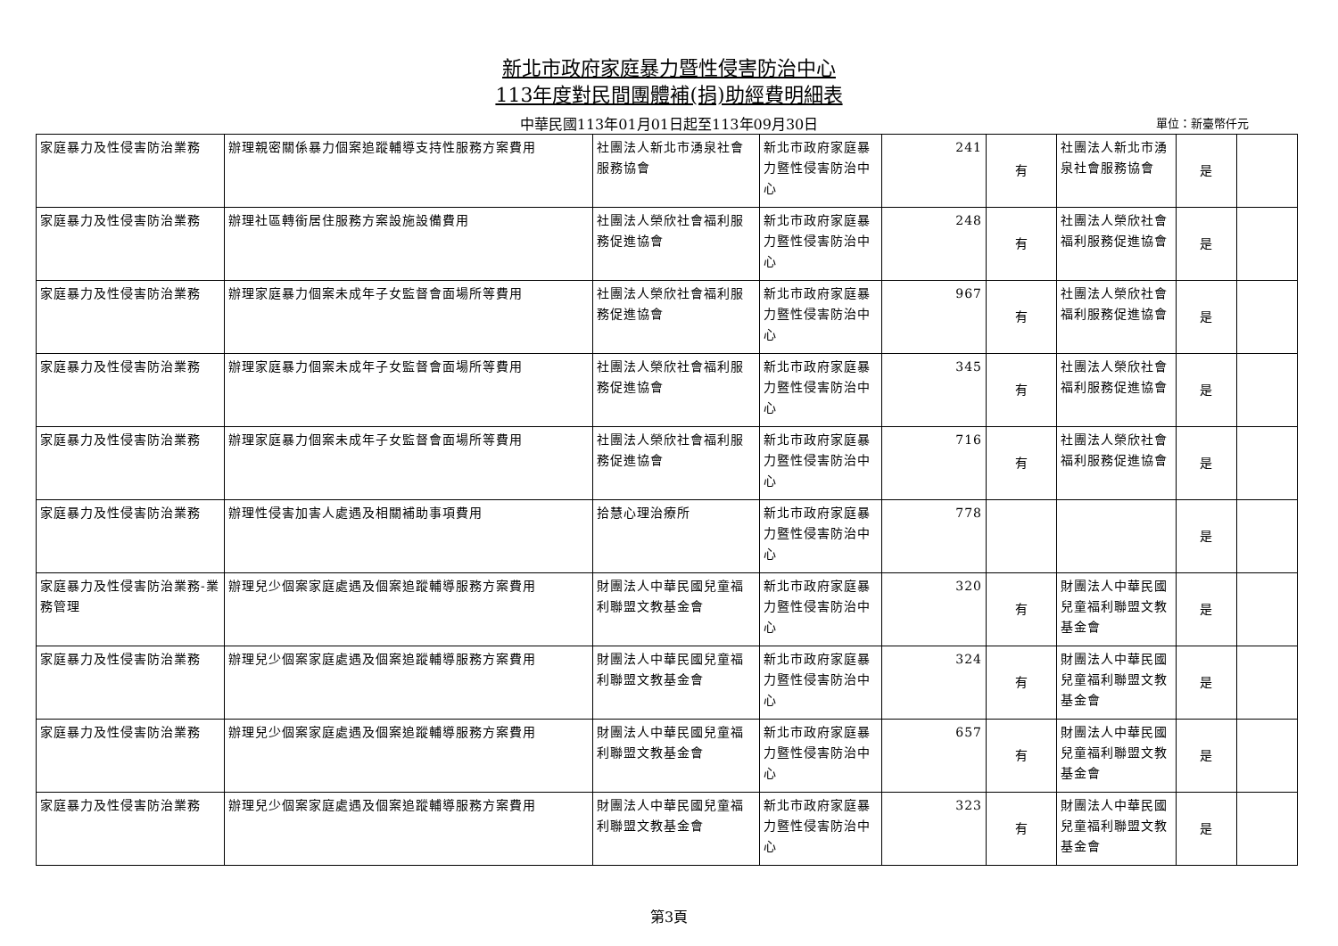新北市政府家庭暴力暨性侵害防治中心
113年度對民間團體補(捐)助經費明細表
中華民國113年01月01日起至113年09月30日 單位：新臺幣仟元
| 家庭暴力及性侵害防治業務 | 辦理親密關係暴力個案追蹤輔導支持性服務方案費用 | 社團法人新北市湧泉社會服務協會 | 新北市政府家庭暴力暨性侵害防治中心 | 241 | 有 | 社團法人新北市湧泉社會服務協會 | 是 | |
| 家庭暴力及性侵害防治業務 | 辦理社區轉銜居住服務方案設施設備費用 | 社團法人榮欣社會福利服務促進協會 | 新北市政府家庭暴力暨性侵害防治中心 | 248 | 有 | 社團法人榮欣社會福利服務促進協會 | 是 | |
| 家庭暴力及性侵害防治業務 | 辦理家庭暴力個案未成年子女監督會面場所等費用 | 社團法人榮欣社會福利服務促進協會 | 新北市政府家庭暴力暨性侵害防治中心 | 967 | 有 | 社團法人榮欣社會福利服務促進協會 | 是 | |
| 家庭暴力及性侵害防治業務 | 辦理家庭暴力個案未成年子女監督會面場所等費用 | 社團法人榮欣社會福利服務促進協會 | 新北市政府家庭暴力暨性侵害防治中心 | 345 | 有 | 社團法人榮欣社會福利服務促進協會 | 是 | |
| 家庭暴力及性侵害防治業務 | 辦理家庭暴力個案未成年子女監督會面場所等費用 | 社團法人榮欣社會福利服務促進協會 | 新北市政府家庭暴力暨性侵害防治中心 | 716 | 有 | 社團法人榮欣社會福利服務促進協會 | 是 | |
| 家庭暴力及性侵害防治業務 | 辦理性侵害加害人處遇及相關補助事項費用 | 拾慧心理治療所 | 新北市政府家庭暴力暨性侵害防治中心 | 778 | | | 是 | |
| 家庭暴力及性侵害防治業務-業務管理 | 辦理兒少個案家庭處遇及個案追蹤輔導服務方案費用 | 財團法人中華民國兒童福利聯盟文教基金會 | 新北市政府家庭暴力暨性侵害防治中心 | 320 | 有 | 財團法人中華民國兒童福利聯盟文教基金會 | 是 | |
| 家庭暴力及性侵害防治業務 | 辦理兒少個案家庭處遇及個案追蹤輔導服務方案費用 | 財團法人中華民國兒童福利聯盟文教基金會 | 新北市政府家庭暴力暨性侵害防治中心 | 324 | 有 | 財團法人中華民國兒童福利聯盟文教基金會 | 是 | |
| 家庭暴力及性侵害防治業務 | 辦理兒少個案家庭處遇及個案追蹤輔導服務方案費用 | 財團法人中華民國兒童福利聯盟文教基金會 | 新北市政府家庭暴力暨性侵害防治中心 | 657 | 有 | 財團法人中華民國兒童福利聯盟文教基金會 | 是 | |
| 家庭暴力及性侵害防治業務 | 辦理兒少個案家庭處遇及個案追蹤輔導服務方案費用 | 財團法人中華民國兒童福利聯盟文教基金會 | 新北市政府家庭暴力暨性侵害防治中心 | 323 | 有 | 財團法人中華民國兒童福利聯盟文教基金會 | 是 | |
第3頁